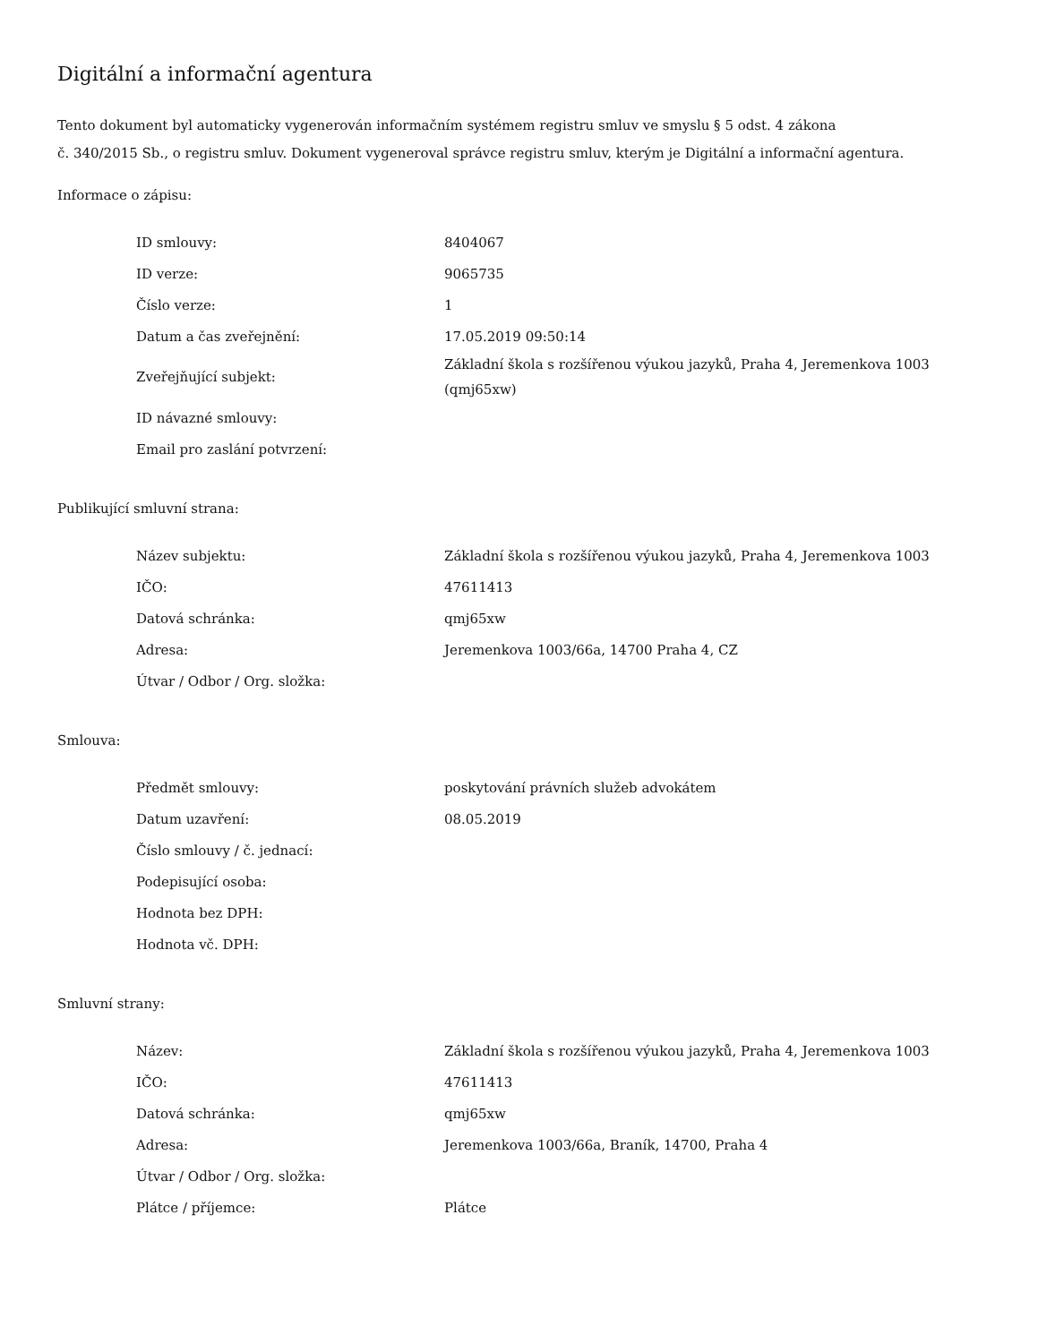Digitální a informační agentura
Tento dokument byl automaticky vygenerován informačním systémem registru smluv ve smyslu § 5 odst. 4 zákona
č. 340/2015 Sb., o registru smluv. Dokument vygeneroval správce registru smluv, kterým je Digitální a informační agentura.
Informace o zápisu:
| ID smlouvy: | 8404067 |
| ID verze: | 9065735 |
| Číslo verze: | 1 |
| Datum a čas zveřejnění: | 17.05.2019 09:50:14 |
| Zveřejňující subjekt: | Základní škola s rozšířenou výukou jazyků, Praha 4, Jeremenkova 1003 (qmj65xw) |
| ID návazné smlouvy: | |
| Email pro zaslání potvrzení: | |
Publikující smluvní strana:
| Název subjektu: | Základní škola s rozšířenou výukou jazyků, Praha 4, Jeremenkova 1003 |
| IČO: | 47611413 |
| Datová schránka: | qmj65xw |
| Adresa: | Jeremenkova 1003/66a, 14700 Praha 4, CZ |
| Útvar / Odbor / Org. složka: | |
Smlouva:
| Předmět smlouvy: | poskytování právních služeb advokátem |
| Datum uzavření: | 08.05.2019 |
| Číslo smlouvy / č. jednací: | |
| Podepisující osoba: | |
| Hodnota bez DPH: | |
| Hodnota vč. DPH: | |
Smluvní strany:
| Název: | Základní škola s rozšířenou výukou jazyků, Praha 4, Jeremenkova 1003 |
| IČO: | 47611413 |
| Datová schránka: | qmj65xw |
| Adresa: | Jeremenkova 1003/66a, Braník, 14700, Praha 4 |
| Útvar / Odbor / Org. složka: | |
| Plátce / příjemce: | Plátce |